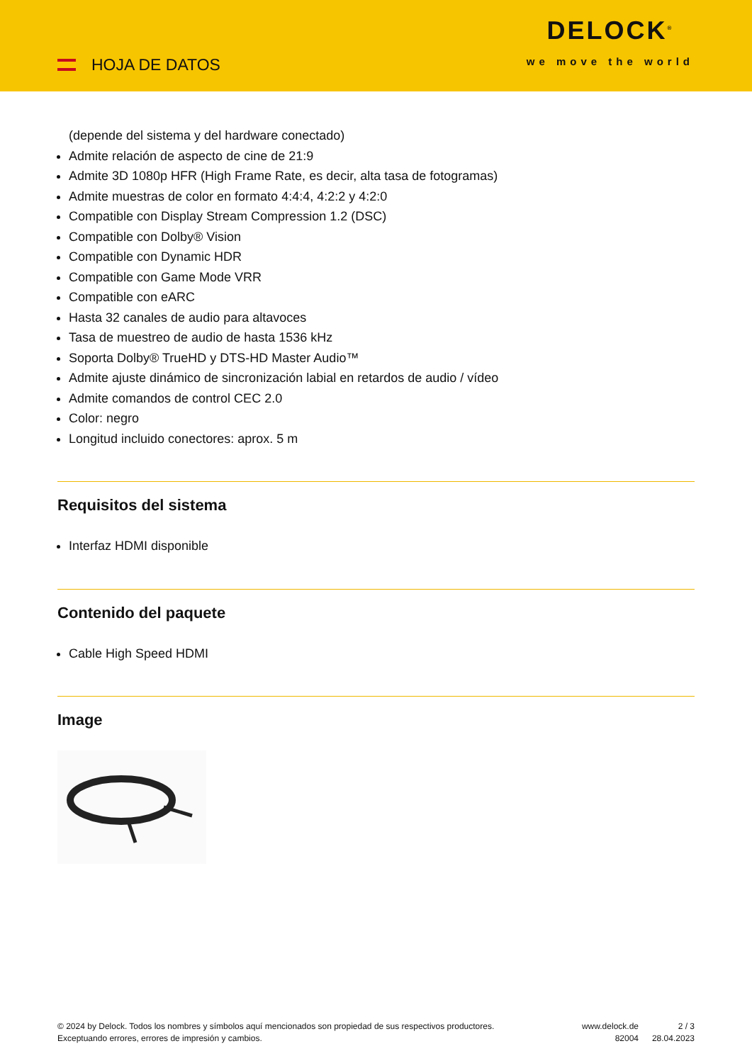HOJA DE DATOS
DELOCK<sup>®</sup>
we move the world
(depende del sistema y del hardware conectado)
Admite relación de aspecto de cine de 21:9
Admite 3D 1080p HFR (High Frame Rate, es decir, alta tasa de fotogramas)
Admite muestras de color en formato 4:4:4, 4:2:2 y 4:2:0
Compatible con Display Stream Compression 1.2 (DSC)
Compatible con Dolby® Vision
Compatible con Dynamic HDR
Compatible con Game Mode VRR
Compatible con eARC
Hasta 32 canales de audio para altavoces
Tasa de muestreo de audio de hasta 1536 kHz
Soporta Dolby® TrueHD y DTS-HD Master Audio™
Admite ajuste dinámico de sincronización labial en retardos de audio / vídeo
Admite comandos de control CEC 2.0
Color: negro
Longitud incluido conectores: aprox. 5 m
Requisitos del sistema
Interfaz HDMI disponible
Contenido del paquete
Cable High Speed HDMI
Image
© 2024 by Delock. Todos los nombres y símbolos aquí mencionados son propiedad de sus respectivos productores. Exceptuando errores, errores de impresión y cambios.
www.delock.de
82004
2 / 3
28.04.2023